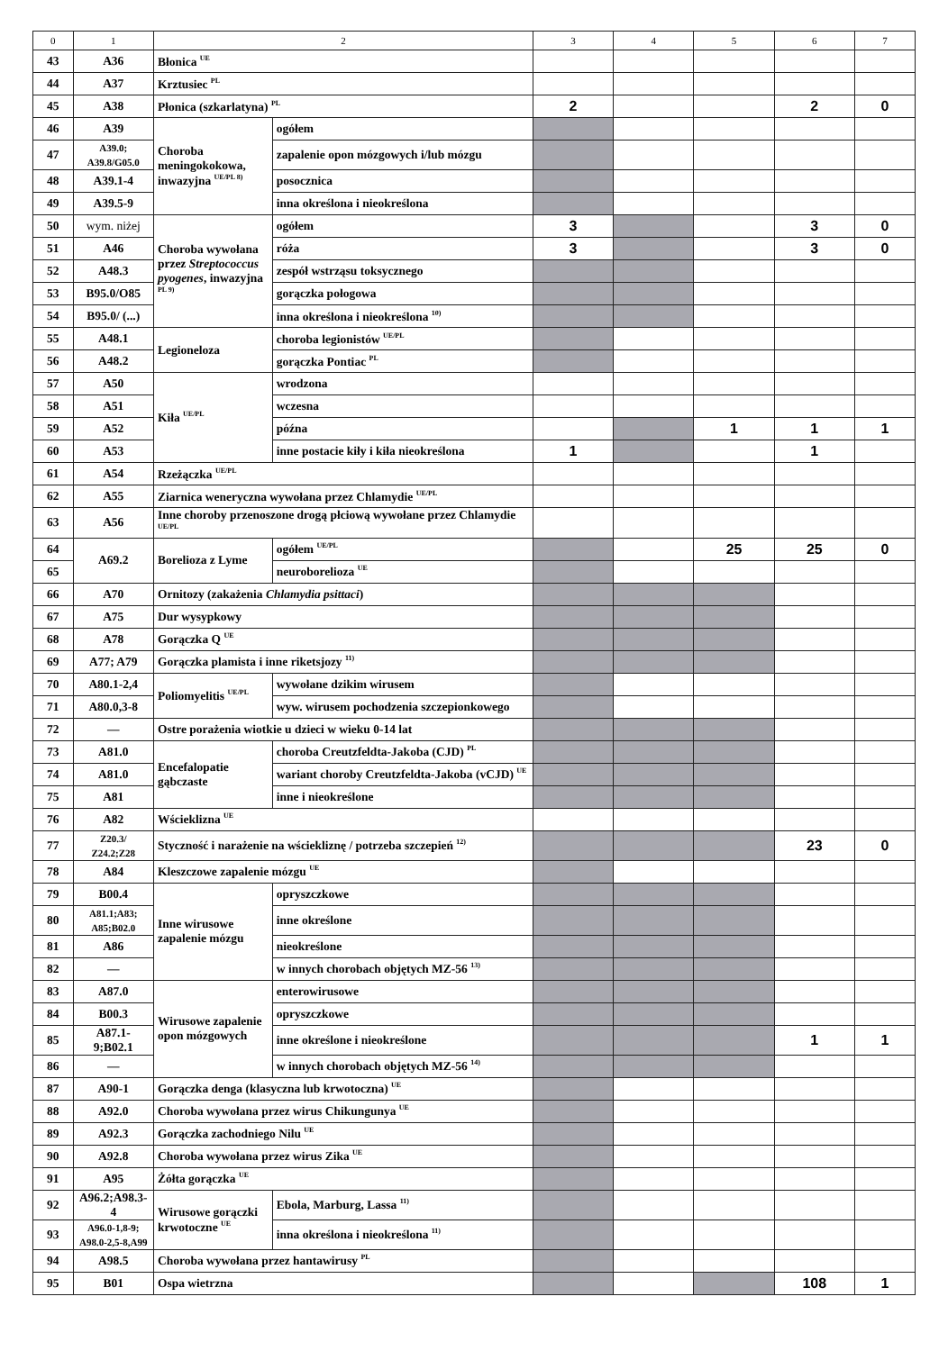| 0 | 1 | 2 | | 3 | 4 | 5 | 6 | 7 |
| --- | --- | --- | --- | --- | --- | --- | --- | --- |
| 43 | A36 | Błonica <sup>UE</sup> | | | | | | |
| 44 | A37 | Krztusiec <sup>PL</sup> | | | | | | |
| 45 | A38 | Płonica (szkarlatyna) <sup>PL</sup> | | 2 | | | 2 | 0 |
| 46 | A39 | Choroba meningokokowa, inwazyjna <sup>UE/PL 8)</sup> | ogółem | | | | | |
| 47 | A39.0; A39.8/G05.0 | | zapalenie opon mózgowych i/lub mózgu | | | | | |
| 48 | A39.1-4 | | posocznica | | | | | |
| 49 | A39.5-9 | | inna określona i nieokreślona | | | | | |
| 50 | wym. niżej | Choroba wywołana przez Streptococcus pyogenes , inwazyjna <sup>PL 9)</sup> | ogółem | 3 | | | 3 | 0 |
| 51 | A46 | | róża | 3 | | | 3 | 0 |
| 52 | A48.3 | | zespół wstrząsu toksycznego | | | | | |
| 53 | B95.0/O85 | | gorączka połogowa | | | | | |
| 54 | B95.0/ (...) | | inna określona i nieokreślona <sup>10)</sup> | | | | | |
| 55 | A48.1 | Legioneloza | choroba legionistów <sup>UE/PL</sup> | | | | | |
| 56 | A48.2 | | gorączka Pontiac <sup>PL</sup> | | | | | |
| 57 | A50 | Kiła <sup>UE/PL</sup> | wrodzona | | | | | |
| 58 | A51 | | wczesna | | | | | |
| 59 | A52 | | późna | | | 1 | 1 | 1 |
| 60 | A53 | | inne postacie kiły i kiła nieokreślona | 1 | | | 1 | |
| 61 | A54 | Rzeżączka <sup>UE/PL</sup> | | | | | | |
| 62 | A55 | Ziarnica weneryczna wywołana przez Chlamydie <sup>UE/PL</sup> | | | | | | |
| 63 | A56 | Inne choroby przenoszone drogą płciową wywołane przez Chlamydie <sup>UE/PL</sup> | | | | | | |
| 64 | A69.2 | Borelioza z Lyme | ogółem <sup>UE/PL</sup> | | | 25 | 25 | 0 |
| 65 | | | neuroborelioza <sup>UE</sup> | | | | | |
| 66 | A70 | Ornitozy (zakażenia Chlamydia psittaci ) | | | | | | |
| 67 | A75 | Dur wysypkowy | | | | | | |
| 68 | A78 | Gorączka Q <sup>UE</sup> | | | | | | |
| 69 | A77; A79 | Gorączka plamista i inne riketsjozy <sup>11)</sup> | | | | | | |
| 70 | A80.1-2,4 | Poliomyelitis <sup>UE/PL</sup> | wywołane dzikim wirusem | | | | | |
| 71 | A80.0,3-8 | | wyw. wirusem pochodzenia szczepionkowego | | | | | |
| 72 | — | Ostre porażenia wiotkie u dzieci w wieku 0-14 lat | | | | | | |
| 73 | A81.0 | Encefalopatie gąbczaste | choroba Creutzfeldta-Jakoba (CJD) <sup>PL</sup> | | | | | |
| 74 | A81.0 | | wariant choroby Creutzfeldta-Jakoba (vCJD) <sup>UE</sup> | | | | | |
| 75 | A81 | | inne i nieokreślone | | | | | |
| 76 | A82 | Wścieklizna <sup>UE</sup> | | | | | | |
| 77 | Z20.3/ Z24.2;Z28 | Styczność i narażenie na wściekliznę / potrzeba szczepień <sup>12)</sup> | | | | | 23 | 0 |
| 78 | A84 | Kleszczowe zapalenie mózgu <sup>UE</sup> | | | | | | |
| 79 | B00.4 | Inne wirusowe zapalenie mózgu | opryszczkowe | | | | | |
| 80 | A81.1;A83; A85;B02.0 | | inne określone | | | | | |
| 81 | A86 | | nieokreślone | | | | | |
| 82 | — | | w innych chorobach objętych MZ-56 <sup>13)</sup> | | | | | |
| 83 | A87.0 | Wirusowe zapalenie opon mózgowych | enterowirusowe | | | | | |
| 84 | B00.3 | | opryszczkowe | | | | | |
| 85 | A87.1-9;B02.1 | | inne określone i nieokreślone | | | | 1 | 1 |
| 86 | — | | w innych chorobach objętych MZ-56 <sup>14)</sup> | | | | | |
| 87 | A90-1 | Gorączka denga (klasyczna lub krwotoczna) <sup>UE</sup> | | | | | | |
| 88 | A92.0 | Choroba wywołana przez wirus Chikungunya <sup>UE</sup> | | | | | | |
| 89 | A92.3 | Gorączka zachodniego Nilu <sup>UE</sup> | | | | | | |
| 90 | A92.8 | Choroba wywołana przez wirus Zika <sup>UE</sup> | | | | | | |
| 91 | A95 | Żółta gorączka <sup>UE</sup> | | | | | | |
| 92 | A96.2;A98.3-4 | Wirusowe gorączki krwotoczne <sup>UE</sup> | Ebola, Marburg, Lassa <sup>11)</sup> | | | | | |
| 93 | A96.0-1,8-9; A98.0-2,5-8,A99 | | inna określona i nieokreślona <sup>11)</sup> | | | | | |
| 94 | A98.5 | Choroba wywołana przez hantawirusy <sup>PL</sup> | | | | | | |
| 95 | B01 | Ospa wietrzna | | | | | 108 | 1 |